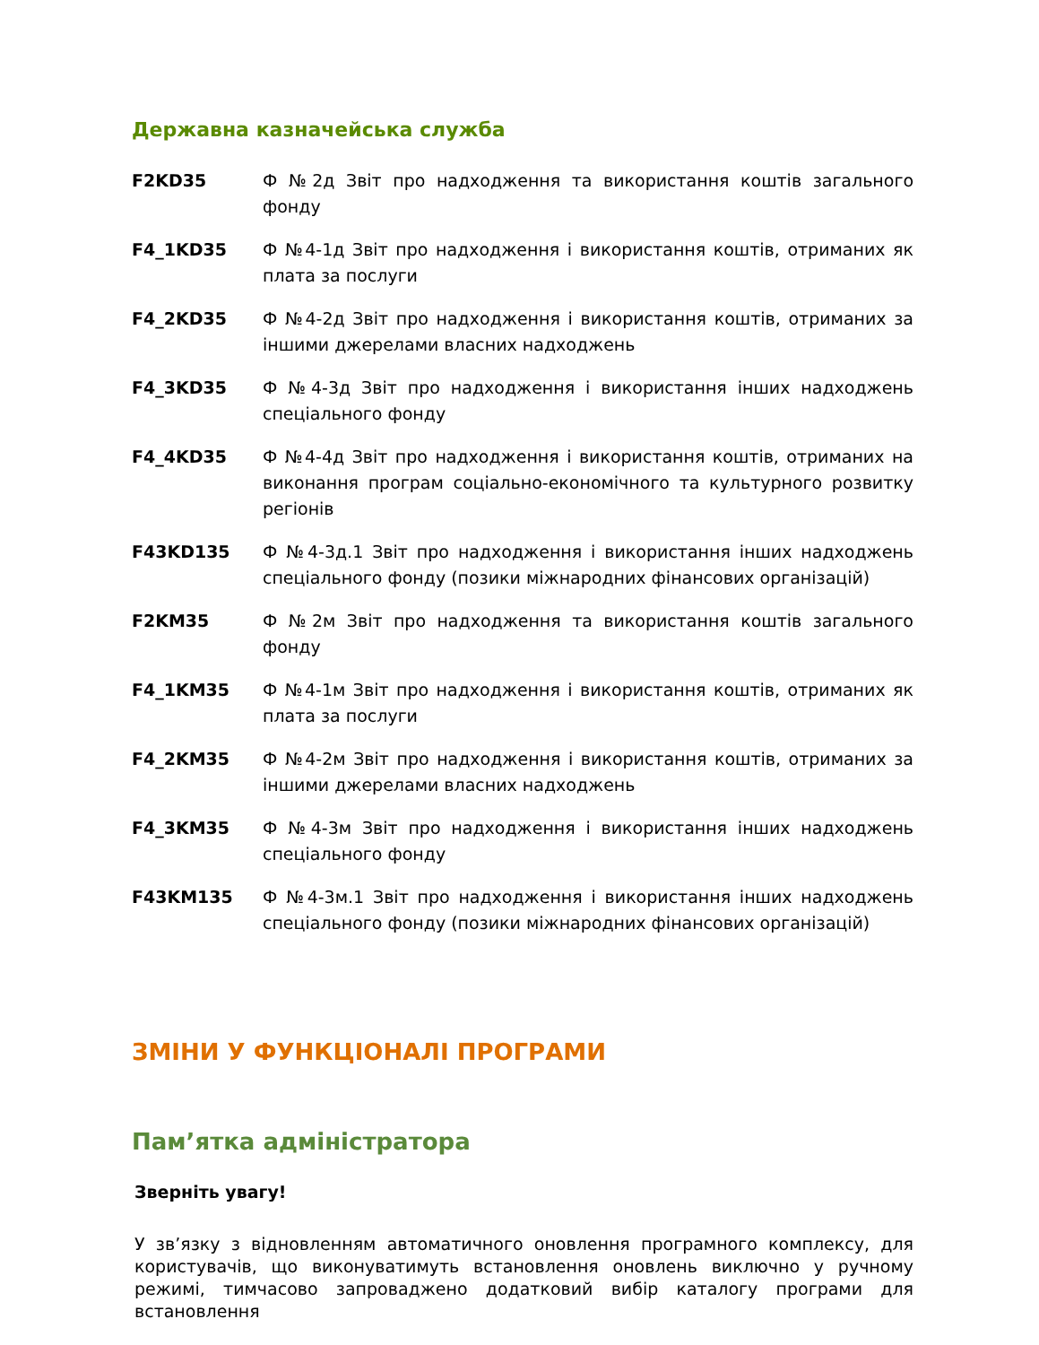Державна казначейська служба
| F2KD35 | Ф №2д Звіт про надходження та використання коштів загального фонду |
| F4_1KD35 | Ф №4-1д Звіт про надходження і використання коштів, отриманих як плата за послуги |
| F4_2KD35 | Ф №4-2д Звіт про надходження і використання коштів, отриманих за іншими джерелами власних надходжень |
| F4_3KD35 | Ф №4-3д Звіт про надходження і використання інших надходжень спеціального фонду |
| F4_4KD35 | Ф №4-4д Звіт про надходження і використання коштів, отриманих на виконання програм соціально-економічного та культурного розвитку регіонів |
| F43KD135 | Ф №4-3д.1 Звіт про надходження і використання інших надходжень спеціального фонду (позики міжнародних фінансових організацій) |
| F2KM35 | Ф №2м Звіт про надходження та використання коштів загального фонду |
| F4_1KM35 | Ф №4-1м Звіт про надходження і використання коштів, отриманих як плата за послуги |
| F4_2KM35 | Ф №4-2м Звіт про надходження і використання коштів, отриманих за іншими джерелами власних надходжень |
| F4_3KM35 | Ф №4-3м Звіт про надходження і використання інших надходжень спеціального фонду |
| F43KM135 | Ф №4-3м.1 Звіт про надходження і використання інших надходжень спеціального фонду (позики міжнародних фінансових організацій) |
ЗМІНИ У ФУНКЦІОНАЛІ ПРОГРАМИ
Пам’ятка адміністратора
Зверніть увагу!
У зв’язку з відновленням автоматичного оновлення програмного комплексу, для користувачів, що виконуватимуть встановлення оновлень виключно у ручному режимі, тимчасово запроваджено додатковий вибір каталогу програми для встановлення